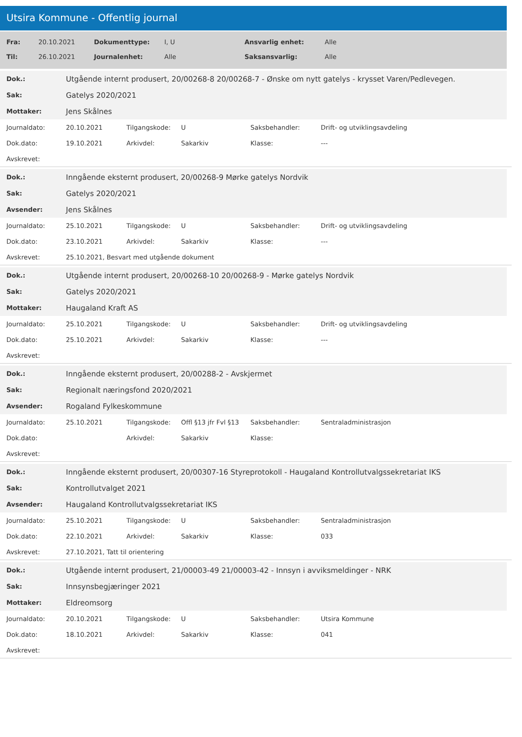Utsira Kommune - Offentlig journal
| Fra: | 20.10.2021 | Dokumenttype: | I, U | Ansvarlig enhet: | Alle |
| Til: | 26.10.2021 | Journalenhet: | Alle | Saksansvarlig: | Alle |
| Dok.: | Utgående internt produsert, 20/00268-8 20/00268-7 - Ønske om nytt gatelys - krysset Varen/Pedlevegen. |
| Sak: | Gatelys 2020/2021 |
| Mottaker: | Jens Skålnes |
| Journaldato: | 20.10.2021 | Tilgangskode: | U | Saksbehandler: | Drift- og utviklingsavdeling |
| Dok.dato: | 19.10.2021 | Arkivdel: | Sakarkiv | Klasse: | --- |
| Avskrevet: | | | | | |
| Dok.: | Inngående eksternt produsert, 20/00268-9 Mørke gatelys Nordvik |
| Sak: | Gatelys 2020/2021 |
| Avsender: | Jens Skålnes |
| Journaldato: | 25.10.2021 | Tilgangskode: | U | Saksbehandler: | Drift- og utviklingsavdeling |
| Dok.dato: | 23.10.2021 | Arkivdel: | Sakarkiv | Klasse: | --- |
| Avskrevet: | 25.10.2021, Besvart med utgående dokument | | | | |
| Dok.: | Utgående internt produsert, 20/00268-10 20/00268-9 - Mørke gatelys Nordvik |
| Sak: | Gatelys 2020/2021 |
| Mottaker: | Haugaland Kraft AS |
| Journaldato: | 25.10.2021 | Tilgangskode: | U | Saksbehandler: | Drift- og utviklingsavdeling |
| Dok.dato: | 25.10.2021 | Arkivdel: | Sakarkiv | Klasse: | --- |
| Avskrevet: | | | | | |
| Dok.: | Inngående eksternt produsert, 20/00288-2 - Avskjermet |
| Sak: | Regionalt næringsfond 2020/2021 |
| Avsender: | Rogaland Fylkeskommune |
| Journaldato: | 25.10.2021 | Tilgangskode: | Offl §13 jfr Fvl §13 | Saksbehandler: | Sentraladministrasjon |
| Dok.dato: | | Arkivdel: | Sakarkiv | Klasse: | |
| Avskrevet: | | | | | |
| Dok.: | Inngående eksternt produsert, 20/00307-16 Styreprotokoll - Haugaland Kontrollutvalgssekretariat IKS |
| Sak: | Kontrollutvalget 2021 |
| Avsender: | Haugaland Kontrollutvalgssekretariat IKS |
| Journaldato: | 25.10.2021 | Tilgangskode: | U | Saksbehandler: | Sentraladministrasjon |
| Dok.dato: | 22.10.2021 | Arkivdel: | Sakarkiv | Klasse: | 033 |
| Avskrevet: | 27.10.2021, Tatt til orientering | | | | |
| Dok.: | Utgående internt produsert, 21/00003-49 21/00003-42 - Innsyn i avviksmeldinger - NRK |
| Sak: | Innsynsbegjæringer 2021 |
| Mottaker: | Eldreomsorg |
| Journaldato: | 20.10.2021 | Tilgangskode: | U | Saksbehandler: | Utsira Kommune |
| Dok.dato: | 18.10.2021 | Arkivdel: | Sakarkiv | Klasse: | 041 |
| Avskrevet: | | | | | |